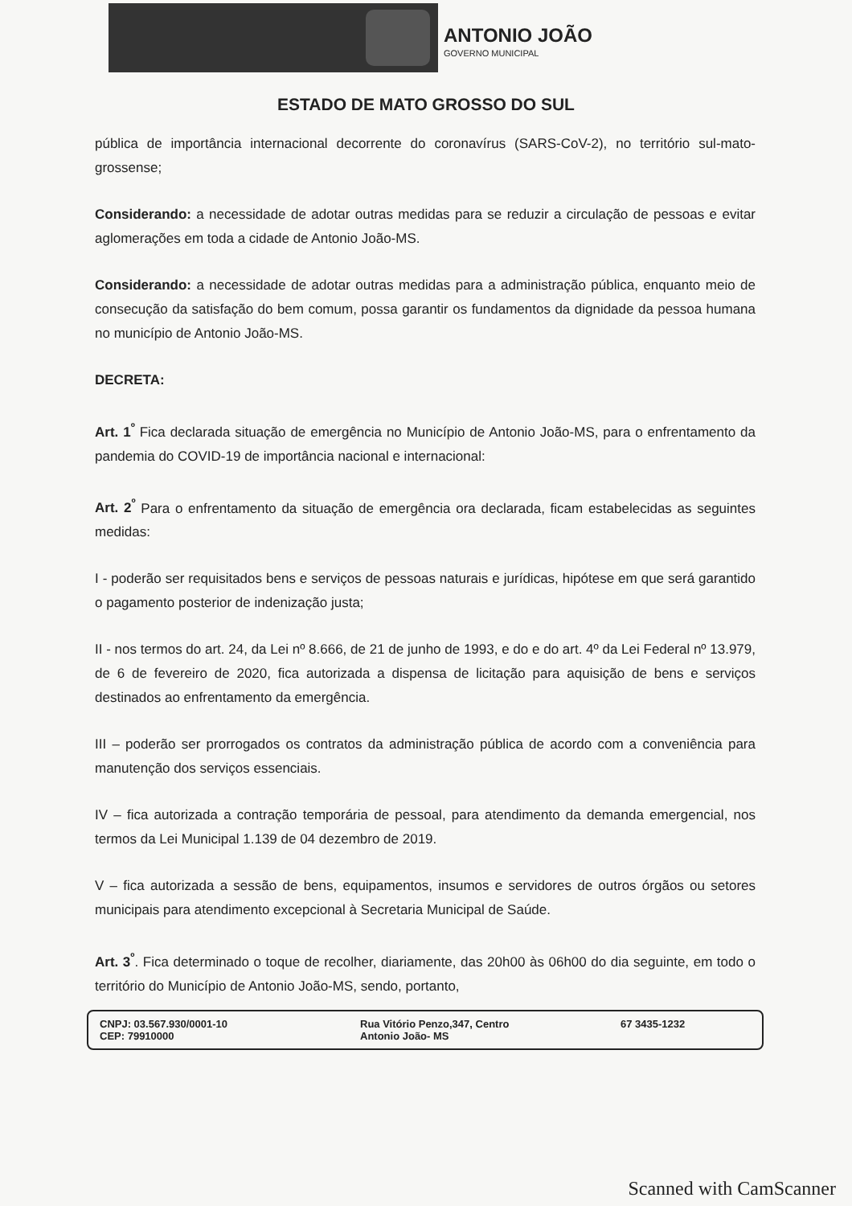ANTONIO JOÃO
GOVERNO MUNICIPAL
ESTADO DE MATO GROSSO DO SUL
pública de importância internacional decorrente do coronavírus (SARS-CoV-2), no território sul-mato-grossense;
Considerando: a necessidade de adotar outras medidas para se reduzir a circulação de pessoas e evitar aglomerações em toda a cidade de Antonio João-MS.
Considerando: a necessidade de adotar outras medidas para a administração pública, enquanto meio de consecução da satisfação do bem comum, possa garantir os fundamentos da dignidade da pessoa humana no município de Antonio João-MS.
DECRETA:
Art. 1<sup>º</sup> Fica declarada situação de emergência no Município de Antonio João-MS, para o enfrentamento da pandemia do COVID-19 de importância nacional e internacional:
Art. 2<sup>º</sup> Para o enfrentamento da situação de emergência ora declarada, ficam estabelecidas as seguintes medidas:
I - poderão ser requisitados bens e serviços de pessoas naturais e jurídicas, hipótese em que será garantido o pagamento posterior de indenização justa;
II - nos termos do art. 24, da Lei nº 8.666, de 21 de junho de 1993, e do e do art. 4º da Lei Federal nº 13.979, de 6 de fevereiro de 2020, fica autorizada a dispensa de licitação para aquisição de bens e serviços destinados ao enfrentamento da emergência.
III – poderão ser prorrogados os contratos da administração pública de acordo com a conveniência para manutenção dos serviços essenciais.
IV – fica autorizada a contração temporária de pessoal, para atendimento da demanda emergencial, nos termos da Lei Municipal 1.139 de 04 dezembro de 2019.
V – fica autorizada a sessão de bens, equipamentos, insumos e servidores de outros órgãos ou setores municipais para atendimento excepcional à Secretaria Municipal de Saúde.
Art. 3<sup>º</sup>. Fica determinado o toque de recolher, diariamente, das 20h00 às 06h00 do dia seguinte, em todo o território do Município de Antonio João-MS, sendo, portanto,
CNPJ: 03.567.930/0001-10
CEP: 79910000
Rua Vitório Penzo,347, Centro
Antonio João- MS
67 3435-1232
Scanned with CamScanner